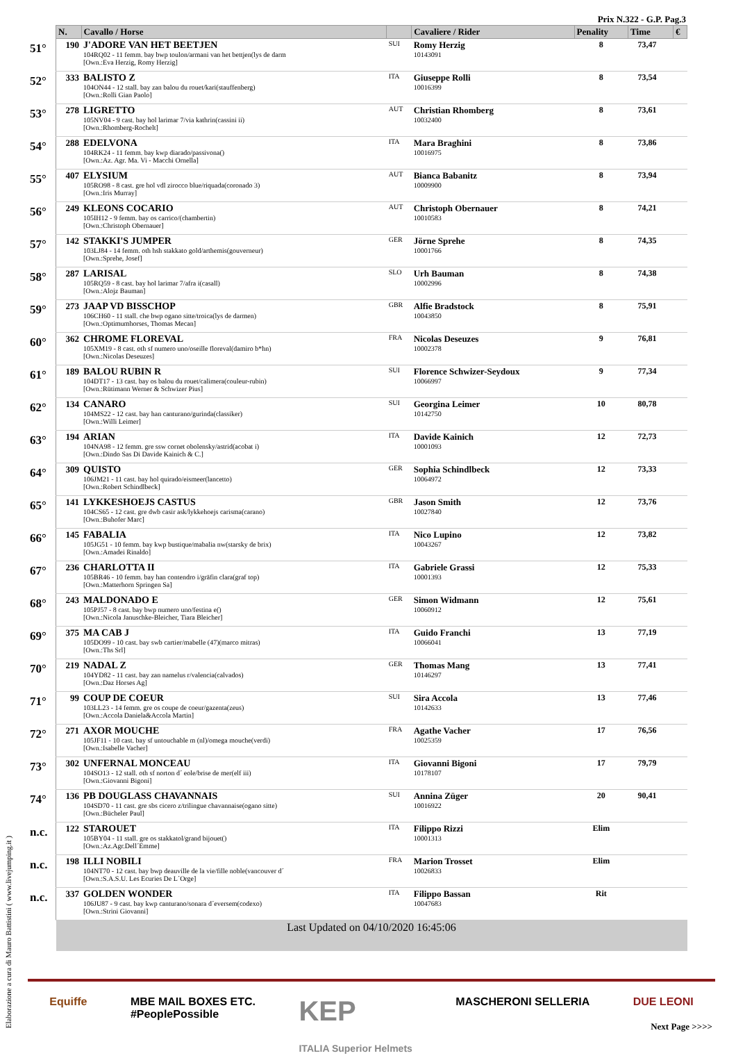Prix N.322 - G.P. Pag.3
| | N. | Cavallo / Horse | | Cavaliere / Rider | Penality | Time | € |
| --- | --- | --- | --- | --- | --- | --- | --- |
| 51° | 190 | J'ADORE VAN HET BEETJEN 104RQ02 - 11 femm. bay bwp toulon/armani van het bettjen(lys de darm [Own.:Eva Herzig, Romy Herzig] | SUI | Romy Herzig 10143091 | 8 | 73,47 | |
| 52° | 333 | BALISTO Z 104ON44 - 12 stall. bay zan balou du rouet/kari(stauffenberg) [Own.:Rolli Gian Paolo] | ITA | Giuseppe Rolli 10016399 | 8 | 73,54 | |
| 53° | 278 | LIGRETTO 105NV04 - 9 cast. bay hol larimar 7/via kathrin(cassini ii) [Own.:Rhomberg-Rochelt] | AUT | Christian Rhomberg 10032400 | 8 | 73,61 | |
| 54° | 288 | EDELVONA 104RK24 - 11 femm. bay kwp diarado/passivona() [Own.:Az. Agr. Ma. Vi - Macchi Ornella] | ITA | Mara Braghini 10016975 | 8 | 73,86 | |
| 55° | 407 | ELYSIUM 105RO98 - 8 cast. gre hol vdl zirocco blue/riquada(coronado 3) [Own.:Iris Murray] | AUT | Bianca Babanitz 10009900 | 8 | 73,94 | |
| 56° | 249 | KLEONS COCARIO 105IH12 - 9 femm. bay os carrico/(chambertin) [Own.:Christoph Obernauer] | AUT | Christoph Obernauer 10010583 | 8 | 74,21 | |
| 57° | 142 | STAKKI'S JUMPER 103LJ84 - 14 femm. oth hsh stakkato gold/arthemis(gouverneur) [Own.:Sprehe, Josef] | GER | Jörne Sprehe 10001766 | 8 | 74,35 | |
| 58° | 287 | LARISAL 105RQ59 - 8 cast. bay hol larimar 7/afra i(casall) [Own.:Alojz Bauman] | SLO | Urh Bauman 10002996 | 8 | 74,38 | |
| 59° | 273 | JAAP VD BISSCHOP 106CH60 - 11 stall. che bwp ogano sitte/troica(lys de darmen) [Own.:Optimumhorses, Thomas Mecan] | GBR | Alfie Bradstock 10043850 | 8 | 75,91 | |
| 60° | 362 | CHROME FLOREVAL 105XM19 - 8 cast. oth sf numero uno/oseille floreval(damiro b*hn) [Own.:Nicolas Deseuzes] | FRA | Nicolas Deseuzes 10002378 | 9 | 76,81 | |
| 61° | 189 | BALOU RUBIN R 104DT17 - 13 cast. bay os balou du rouet/calimera(couleur-rubin) [Own.:Rütimann Werner & Schwizer Pius] | SUI | Florence Schwizer-Seydoux 10066997 | 9 | 77,34 | |
| 62° | 134 | CANARO 104MS22 - 12 cast. bay han canturano/gurinda(classiker) [Own.:Willi Leimer] | SUI | Georgina Leimer 10142750 | 10 | 80,78 | |
| 63° | 194 | ARIAN 104NA98 - 12 femm. gre ssw cornet obolensky/astrid(acobat i) [Own.:Dindo Sas Di Davide Kainich & C.] | ITA | Davide Kainich 10001093 | 12 | 72,73 | |
| 64° | 309 | QUISTO 106JM21 - 11 cast. bay hol quirado/eismeer(lancetto) [Own.:Robert Schindlbeck] | GER | Sophia Schindlbeck 10064972 | 12 | 73,33 | |
| 65° | 141 | LYKKESHOEJS CASTUS 104CS65 - 12 cast. gre dwb casir ask/lykkehoejs carisma(carano) [Own.:Buhofer Marc] | GBR | Jason Smith 10027840 | 12 | 73,76 | |
| 66° | 145 | FABALIA 105JG51 - 10 femm. bay kwp bustique/mabalia nw(starsky de brix) [Own.:Amadei Rinaldo] | ITA | Nico Lupino 10043267 | 12 | 73,82 | |
| 67° | 236 | CHARLOTTA II 105BR46 - 10 femm. bay han contendro i/gräfin clara(graf top) [Own.:Matterhorn Springen Sa] | ITA | Gabriele Grassi 10001393 | 12 | 75,33 | |
| 68° | 243 | MALDONADO E 105PJ57 - 8 cast. bay bwp numero uno/festina e() [Own.:Nicola Januschke-Bleicher, Tiara Bleicher] | GER | Simon Widmann 10060912 | 12 | 75,61 | |
| 69° | 375 | MA CAB J 105DO99 - 10 cast. bay swb cartier/mabelle (47)(marco mitras) [Own.:Ths Srl] | ITA | Guido Franchi 10066041 | 13 | 77,19 | |
| 70° | 219 | NADAL Z 104YD82 - 11 cast. bay zan namelus r/valencia(calvados) [Own.:Daz Horses Ag] | GER | Thomas Mang 10146297 | 13 | 77,41 | |
| 71° | 99 | COUP DE COEUR 103LL23 - 14 femm. gre os coupe de coeur/gazenta(zeus) [Own.:Accola Daniela&Accola Martin] | SUI | Sira Accola 10142633 | 13 | 77,46 | |
| 72° | 271 | AXOR MOUCHE 105JF11 - 10 cast. bay sf untouchable m (nl)/omega mouche(verdi) [Own.:Isabelle Vacher] | FRA | Agathe Vacher 10025359 | 17 | 76,56 | |
| 73° | 302 | UNFERNAL MONCEAU 104SO13 - 12 stall. oth sf norton d´ eole/brise de mer(elf iii) [Own.:Giovanni Bigoni] | ITA | Giovanni Bigoni 10178107 | 17 | 79,79 | |
| 74° | 136 | PB DOUGLASS CHAVANNAIS 104SD70 - 11 cast. gre sbs cicero z/trilingue chavannaise(ogano sitte) [Own.:Bücheler Paul] | SUI | Annina Züger 10016922 | 20 | 90,41 | |
| n.c. | 122 | STAROUET 105BY04 - 11 stall. gre os stakkatol/grand bijouet() [Own.:Az.Agr.Dell´Emme] | ITA | Filippo Rizzi 10001313 | Elim | | |
| n.c. | 198 | ILLI NOBILI 104NT70 - 12 cast. bay bwp deauville de la vie/fille noble(vancouver d´ [Own.:S.A.S.U. Les Ecuries De L´Orge] | FRA | Marion Trosset 10026833 | Elim | | |
| n.c. | 337 | GOLDEN WONDER 106JU87 - 9 cast. bay kwp canturano/sonara d´eversem(codexo) [Own.:Strini Giovanni] | ITA | Filippo Bassan 10047683 | Rit | | |
| | Last Updated on 04/10/2020 16:45:06 | | | | | | |
Equiffe MBE MAIL BOXES ETC.
#PeoplePossible KEP
ITALIA Superior Helmets MASCHERONI SELLERIA DUE LEONI
Elaborazione a cura di Mauro Battistini ( www.livejumping.it )
Next Page >>>>